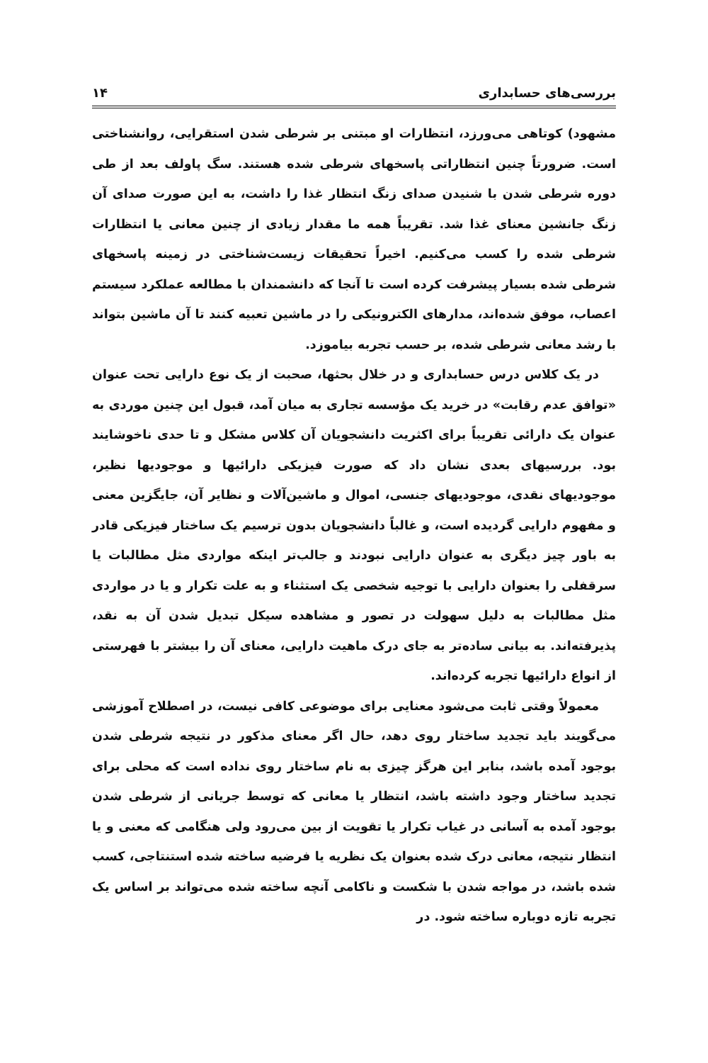بررسی‌های حسابداری ۱۴
مشهود) کوتاهی می‌ورزد، انتظارات او مبتنی بر شرطی شدن استقرایی، روانشناختی است. ضرورتاً چنین انتظاراتی پاسخهای شرطی شده هستند. سگ پاولف بعد از طی دوره شرطی شدن با شنیدن صدای زنگ انتظار غذا را داشت، به این صورت صدای آن زنگ جانشین معنای غذا شد. تقریباً همه ما مقدار زیادی از چنین معانی یا انتظارات شرطی شده را کسب می‌کنیم. اخیراً تحقیقات زیست‌شناختی در زمینه پاسخهای شرطی شده بسیار پیشرفت کرده است تا آنجا که دانشمندان با مطالعه عملکرد سیستم اعصاب، موفق شده‌اند، مدارهای الکترونیکی را در ماشین تعبیه کنند تا آن ماشین بتواند با رشد معانی شرطی شده، بر حسب تجربه بیاموزد.
در یک کلاس درس حسابداری و در خلال بحثها، صحبت از یک نوع دارایی تحت عنوان «توافق عدم رقابت» در خرید یک مؤسسه تجاری به میان آمد، قبول این چنین موردی به عنوان یک دارائی تقریباً برای اکثریت دانشجویان آن کلاس مشکل و تا حدی ناخوشایند بود. بررسیهای بعدی نشان داد که صورت فیزیکی دارائیها و موجودیها نظیر، موجودیهای نقدی، موجودیهای جنسی، اموال و ماشین‌آلات و نظایر آن، جایگزین معنی و مفهوم دارایی گردیده است، و غالباً دانشجویان بدون ترسیم یک ساختار فیزیکی قادر به باور چیز دیگری به عنوان دارایی نبودند و جالب‌تر اینکه مواردی مثل مطالبات یا سرقفلی را بعنوان دارایی با توجیه شخصی یک استثناء و به علت تکرار و یا در مواردی مثل مطالبات به دلیل سهولت در تصور و مشاهده سیکل تبدیل شدن آن به نقد، پذیرفته‌اند. به بیانی ساده‌تر به جای درک ماهیت دارایی، معنای آن را بیشتر با فهرستی از انواع دارائیها تجربه کرده‌اند.
معمولاً وقتی ثابت می‌شود معنایی برای موضوعی کافی نیست، در اصطلاح آموزشی می‌گویند باید تجدید ساختار روی دهد، حال اگر معنای مذکور در نتیجه شرطی شدن بوجود آمده باشد، بنابر این هرگز چیزی به نام ساختار روی نداده است که محلی برای تجدید ساختار وجود داشته باشد، انتظار یا معانی که توسط جریانی از شرطی شدن بوجود آمده به آسانی در غیاب تکرار یا تقویت از بین می‌رود ولی هنگامی که معنی و یا انتظار نتیجه، معانی درک شده بعنوان یک نظریه یا فرضیه ساخته شده استنتاجی، کسب شده باشد، در مواجه شدن با شکست و ناکامی آنچه ساخته شده می‌تواند بر اساس یک تجربه تازه دوباره ساخته شود. در